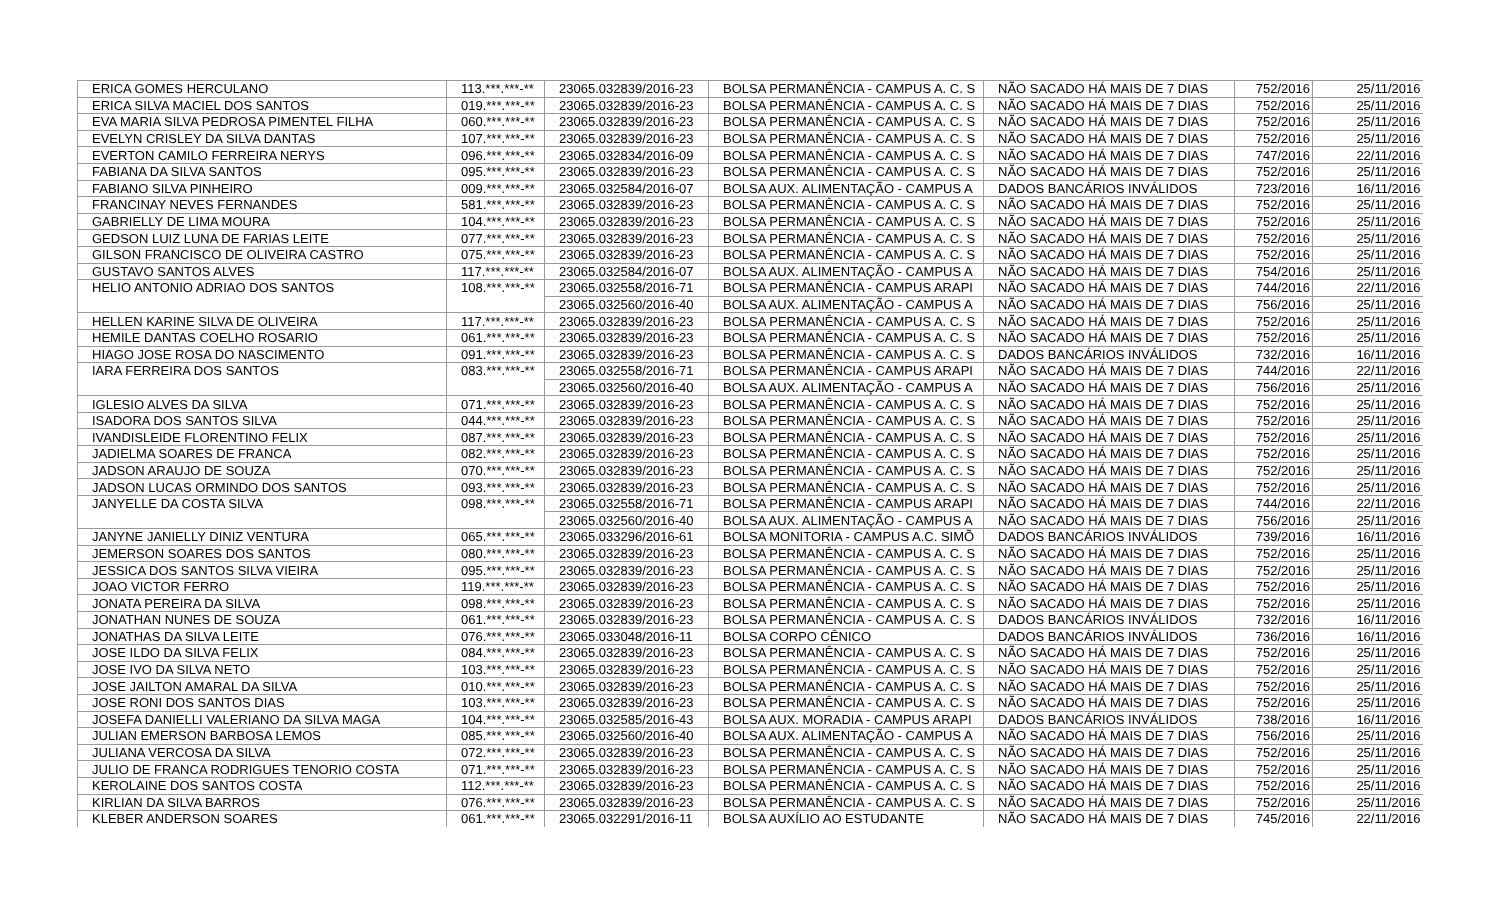| ERICA GOMES HERCULANO | 113.***.***-** | 23065.032839/2016-23 | BOLSA PERMANÊNCIA - CAMPUS A. C. S | NÃO SACADO HÁ MAIS DE 7 DIAS | 752/2016 | 25/11/2016 |
| ERICA SILVA MACIEL DOS SANTOS | 019.***.***-** | 23065.032839/2016-23 | BOLSA PERMANÊNCIA - CAMPUS A. C. S | NÃO SACADO HÁ MAIS DE 7 DIAS | 752/2016 | 25/11/2016 |
| EVA MARIA SILVA PEDROSA PIMENTEL FILHA | 060.***.***-** | 23065.032839/2016-23 | BOLSA PERMANÊNCIA - CAMPUS A. C. S | NÃO SACADO HÁ MAIS DE 7 DIAS | 752/2016 | 25/11/2016 |
| EVELYN CRISLEY DA SILVA DANTAS | 107.***.***-** | 23065.032839/2016-23 | BOLSA PERMANÊNCIA - CAMPUS A. C. S | NÃO SACADO HÁ MAIS DE 7 DIAS | 752/2016 | 25/11/2016 |
| EVERTON CAMILO FERREIRA NERYS | 096.***.***-** | 23065.032834/2016-09 | BOLSA PERMANÊNCIA - CAMPUS A. C. S | NÃO SACADO HÁ MAIS DE 7 DIAS | 747/2016 | 22/11/2016 |
| FABIANA DA SILVA SANTOS | 095.***.***-** | 23065.032839/2016-23 | BOLSA PERMANÊNCIA - CAMPUS A. C. S | NÃO SACADO HÁ MAIS DE 7 DIAS | 752/2016 | 25/11/2016 |
| FABIANO SILVA PINHEIRO | 009.***.***-** | 23065.032584/2016-07 | BOLSA AUX. ALIMENTAÇÃO - CAMPUS A | DADOS BANCÁRIOS INVÁLIDOS | 723/2016 | 16/11/2016 |
| FRANCINAY NEVES FERNANDES | 581.***.***-** | 23065.032839/2016-23 | BOLSA PERMANÊNCIA - CAMPUS A. C. S | NÃO SACADO HÁ MAIS DE 7 DIAS | 752/2016 | 25/11/2016 |
| GABRIELLY DE LIMA MOURA | 104.***.***-** | 23065.032839/2016-23 | BOLSA PERMANÊNCIA - CAMPUS A. C. S | NÃO SACADO HÁ MAIS DE 7 DIAS | 752/2016 | 25/11/2016 |
| GEDSON LUIZ LUNA DE FARIAS LEITE | 077.***.***-** | 23065.032839/2016-23 | BOLSA PERMANÊNCIA - CAMPUS A. C. S | NÃO SACADO HÁ MAIS DE 7 DIAS | 752/2016 | 25/11/2016 |
| GILSON FRANCISCO DE OLIVEIRA CASTRO | 075.***.***-** | 23065.032839/2016-23 | BOLSA PERMANÊNCIA - CAMPUS A. C. S | NÃO SACADO HÁ MAIS DE 7 DIAS | 752/2016 | 25/11/2016 |
| GUSTAVO SANTOS ALVES | 117.***.***-** | 23065.032584/2016-07 | BOLSA AUX. ALIMENTAÇÃO - CAMPUS A | NÃO SACADO HÁ MAIS DE 7 DIAS | 754/2016 | 25/11/2016 |
| HELIO ANTONIO ADRIAO DOS SANTOS | 108.***.***-** | 23065.032558/2016-71 | BOLSA PERMANÊNCIA - CAMPUS ARAPI | NÃO SACADO HÁ MAIS DE 7 DIAS | 744/2016 | 22/11/2016 |
| | | 23065.032560/2016-40 | BOLSA AUX. ALIMENTAÇÃO - CAMPUS A | NÃO SACADO HÁ MAIS DE 7 DIAS | 756/2016 | 25/11/2016 |
| HELLEN KARINE SILVA DE OLIVEIRA | 117.***.***-** | 23065.032839/2016-23 | BOLSA PERMANÊNCIA - CAMPUS A. C. S | NÃO SACADO HÁ MAIS DE 7 DIAS | 752/2016 | 25/11/2016 |
| HEMILE DANTAS COELHO ROSARIO | 061.***.***-** | 23065.032839/2016-23 | BOLSA PERMANÊNCIA - CAMPUS A. C. S | NÃO SACADO HÁ MAIS DE 7 DIAS | 752/2016 | 25/11/2016 |
| HIAGO JOSE ROSA DO NASCIMENTO | 091.***.***-** | 23065.032839/2016-23 | BOLSA PERMANÊNCIA - CAMPUS A. C. S | DADOS BANCÁRIOS INVÁLIDOS | 732/2016 | 16/11/2016 |
| IARA FERREIRA DOS SANTOS | 083.***.***-** | 23065.032558/2016-71 | BOLSA PERMANÊNCIA - CAMPUS ARAPI | NÃO SACADO HÁ MAIS DE 7 DIAS | 744/2016 | 22/11/2016 |
| | | 23065.032560/2016-40 | BOLSA AUX. ALIMENTAÇÃO - CAMPUS A | NÃO SACADO HÁ MAIS DE 7 DIAS | 756/2016 | 25/11/2016 |
| IGLESIO ALVES DA SILVA | 071.***.***-** | 23065.032839/2016-23 | BOLSA PERMANÊNCIA - CAMPUS A. C. S | NÃO SACADO HÁ MAIS DE 7 DIAS | 752/2016 | 25/11/2016 |
| ISADORA DOS SANTOS SILVA | 044.***.***-** | 23065.032839/2016-23 | BOLSA PERMANÊNCIA - CAMPUS A. C. S | NÃO SACADO HÁ MAIS DE 7 DIAS | 752/2016 | 25/11/2016 |
| IVANDISLEIDE FLORENTINO FELIX | 087.***.***-** | 23065.032839/2016-23 | BOLSA PERMANÊNCIA - CAMPUS A. C. S | NÃO SACADO HÁ MAIS DE 7 DIAS | 752/2016 | 25/11/2016 |
| JADIELMA SOARES DE FRANCA | 082.***.***-** | 23065.032839/2016-23 | BOLSA PERMANÊNCIA - CAMPUS A. C. S | NÃO SACADO HÁ MAIS DE 7 DIAS | 752/2016 | 25/11/2016 |
| JADSON ARAUJO DE SOUZA | 070.***.***-** | 23065.032839/2016-23 | BOLSA PERMANÊNCIA - CAMPUS A. C. S | NÃO SACADO HÁ MAIS DE 7 DIAS | 752/2016 | 25/11/2016 |
| JADSON LUCAS ORMINDO DOS SANTOS | 093.***.***-** | 23065.032839/2016-23 | BOLSA PERMANÊNCIA - CAMPUS A. C. S | NÃO SACADO HÁ MAIS DE 7 DIAS | 752/2016 | 25/11/2016 |
| JANYELLE DA COSTA SILVA | 098.***.***-** | 23065.032558/2016-71 | BOLSA PERMANÊNCIA - CAMPUS ARAPI | NÃO SACADO HÁ MAIS DE 7 DIAS | 744/2016 | 22/11/2016 |
| | | 23065.032560/2016-40 | BOLSA AUX. ALIMENTAÇÃO - CAMPUS A | NÃO SACADO HÁ MAIS DE 7 DIAS | 756/2016 | 25/11/2016 |
| JANYNE JANIELLY DINIZ VENTURA | 065.***.***-** | 23065.033296/2016-61 | BOLSA MONITORIA - CAMPUS A.C. SIMÕ | DADOS BANCÁRIOS INVÁLIDOS | 739/2016 | 16/11/2016 |
| JEMERSON SOARES DOS SANTOS | 080.***.***-** | 23065.032839/2016-23 | BOLSA PERMANÊNCIA - CAMPUS A. C. S | NÃO SACADO HÁ MAIS DE 7 DIAS | 752/2016 | 25/11/2016 |
| JESSICA DOS SANTOS SILVA VIEIRA | 095.***.***-** | 23065.032839/2016-23 | BOLSA PERMANÊNCIA - CAMPUS A. C. S | NÃO SACADO HÁ MAIS DE 7 DIAS | 752/2016 | 25/11/2016 |
| JOAO VICTOR FERRO | 119.***.***-** | 23065.032839/2016-23 | BOLSA PERMANÊNCIA - CAMPUS A. C. S | NÃO SACADO HÁ MAIS DE 7 DIAS | 752/2016 | 25/11/2016 |
| JONATA PEREIRA DA SILVA | 098.***.***-** | 23065.032839/2016-23 | BOLSA PERMANÊNCIA - CAMPUS A. C. S | NÃO SACADO HÁ MAIS DE 7 DIAS | 752/2016 | 25/11/2016 |
| JONATHAN NUNES DE SOUZA | 061.***.***-** | 23065.032839/2016-23 | BOLSA PERMANÊNCIA - CAMPUS A. C. S | DADOS BANCÁRIOS INVÁLIDOS | 732/2016 | 16/11/2016 |
| JONATHAS DA SILVA LEITE | 076.***.***-** | 23065.033048/2016-11 | BOLSA CORPO CÊNICO | DADOS BANCÁRIOS INVÁLIDOS | 736/2016 | 16/11/2016 |
| JOSE ILDO DA SILVA FELIX | 084.***.***-** | 23065.032839/2016-23 | BOLSA PERMANÊNCIA - CAMPUS A. C. S | NÃO SACADO HÁ MAIS DE 7 DIAS | 752/2016 | 25/11/2016 |
| JOSE IVO DA SILVA NETO | 103.***.***-** | 23065.032839/2016-23 | BOLSA PERMANÊNCIA - CAMPUS A. C. S | NÃO SACADO HÁ MAIS DE 7 DIAS | 752/2016 | 25/11/2016 |
| JOSE JAILTON AMARAL DA SILVA | 010.***.***-** | 23065.032839/2016-23 | BOLSA PERMANÊNCIA - CAMPUS A. C. S | NÃO SACADO HÁ MAIS DE 7 DIAS | 752/2016 | 25/11/2016 |
| JOSE RONI DOS SANTOS DIAS | 103.***.***-** | 23065.032839/2016-23 | BOLSA PERMANÊNCIA - CAMPUS A. C. S | NÃO SACADO HÁ MAIS DE 7 DIAS | 752/2016 | 25/11/2016 |
| JOSEFA DANIELLI VALERIANO DA SILVA MAGA | 104.***.***-** | 23065.032585/2016-43 | BOLSA AUX. MORADIA - CAMPUS ARAPI | DADOS BANCÁRIOS INVÁLIDOS | 738/2016 | 16/11/2016 |
| JULIAN EMERSON BARBOSA LEMOS | 085.***.***-** | 23065.032560/2016-40 | BOLSA AUX. ALIMENTAÇÃO - CAMPUS A | NÃO SACADO HÁ MAIS DE 7 DIAS | 756/2016 | 25/11/2016 |
| JULIANA VERCOSA DA SILVA | 072.***.***-** | 23065.032839/2016-23 | BOLSA PERMANÊNCIA - CAMPUS A. C. S | NÃO SACADO HÁ MAIS DE 7 DIAS | 752/2016 | 25/11/2016 |
| JULIO DE FRANCA RODRIGUES TENORIO COSTA | 071.***.***-** | 23065.032839/2016-23 | BOLSA PERMANÊNCIA - CAMPUS A. C. S | NÃO SACADO HÁ MAIS DE 7 DIAS | 752/2016 | 25/11/2016 |
| KEROLAINE DOS SANTOS COSTA | 112.***.***-** | 23065.032839/2016-23 | BOLSA PERMANÊNCIA - CAMPUS A. C. S | NÃO SACADO HÁ MAIS DE 7 DIAS | 752/2016 | 25/11/2016 |
| KIRLIAN DA SILVA BARROS | 076.***.***-** | 23065.032839/2016-23 | BOLSA PERMANÊNCIA - CAMPUS A. C. S | NÃO SACADO HÁ MAIS DE 7 DIAS | 752/2016 | 25/11/2016 |
| KLEBER ANDERSON SOARES | 061.***.***-** | 23065.032291/2016-11 | BOLSA AUXÍLIO AO ESTUDANTE | NÃO SACADO HÁ MAIS DE 7 DIAS | 745/2016 | 22/11/2016 |